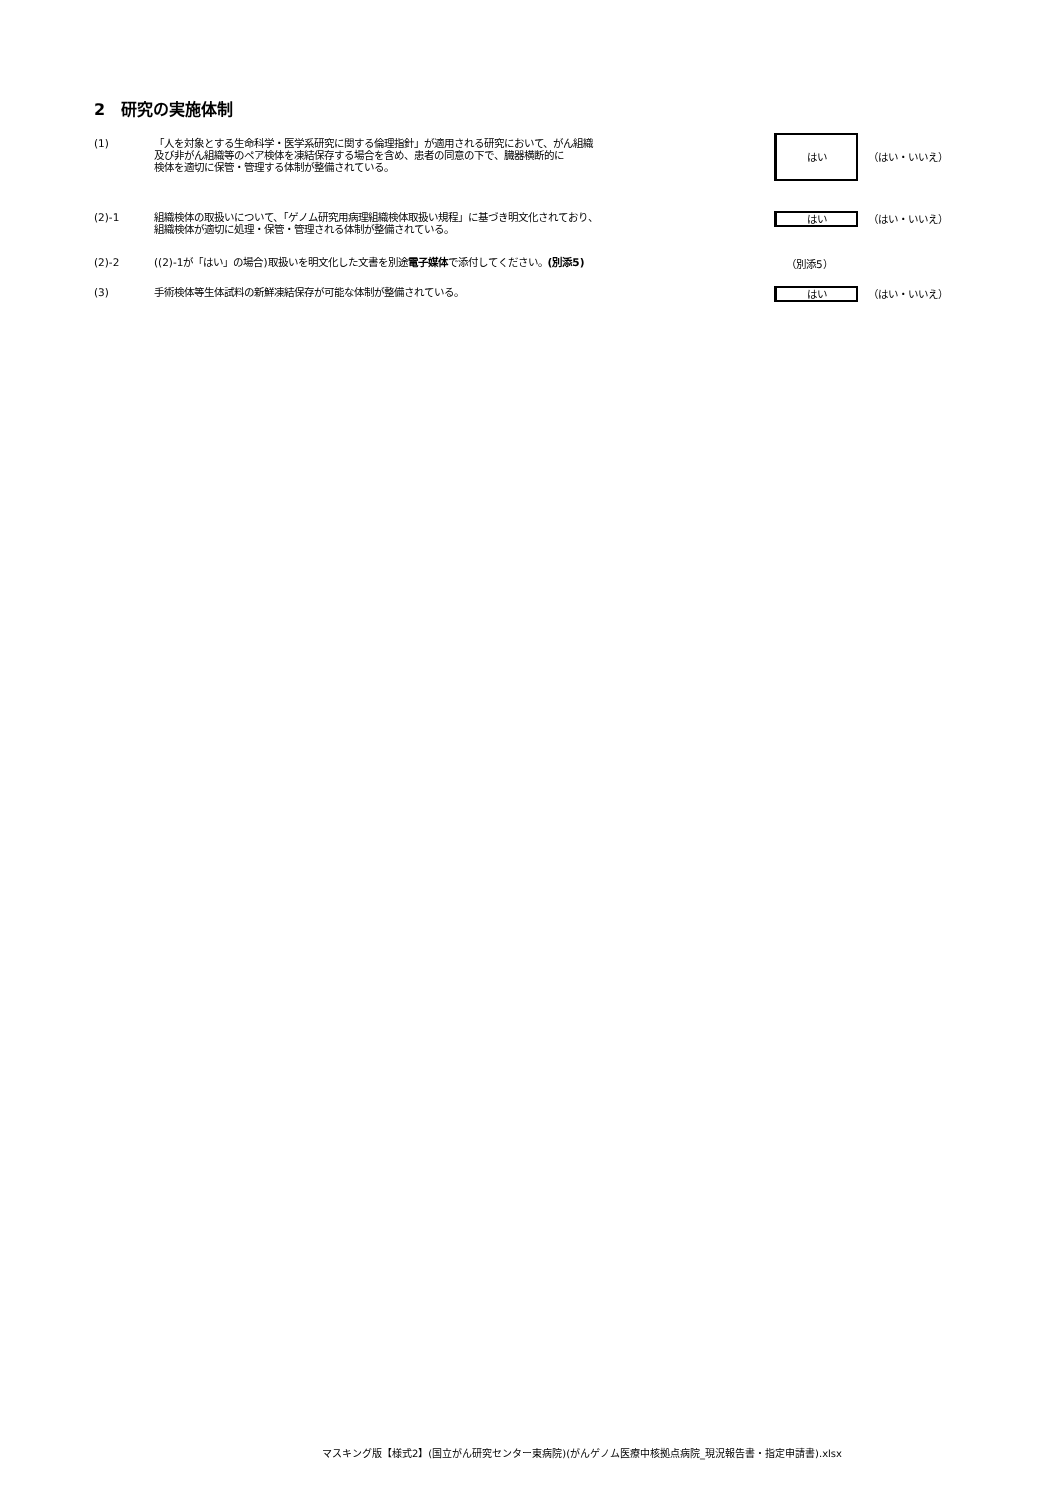2　研究の実施体制
(1)
「人を対象とする生命科学・医学系研究に関する倫理指針」が適用される研究において、がん組織
及び非がん組織等のペア検体を凍結保存する場合を含め、患者の同意の下で、臓器横断的に
検体を適切に保管・管理する体制が整備されている。
はい
（はい・いいえ）
(2)-1
組織検体の取扱いについて、「ゲノム研究用病理組織検体取扱い規程」に基づき明文化されており、
組織検体が適切に処理・保管・管理される体制が整備されている。
はい
（はい・いいえ）
(2)-2
((2)-1が「はい」の場合)取扱いを明文化した文書を別途電子媒体で添付してください。(別添5)
（別添5）
(3)
手術検体等生体試料の新鮮凍結保存が可能な体制が整備されている。
はい
（はい・いいえ）
マスキング版【様式2】(国立がん研究センター東病院)(がんゲノム医療中核拠点病院_現況報告書・指定申請書).xlsx